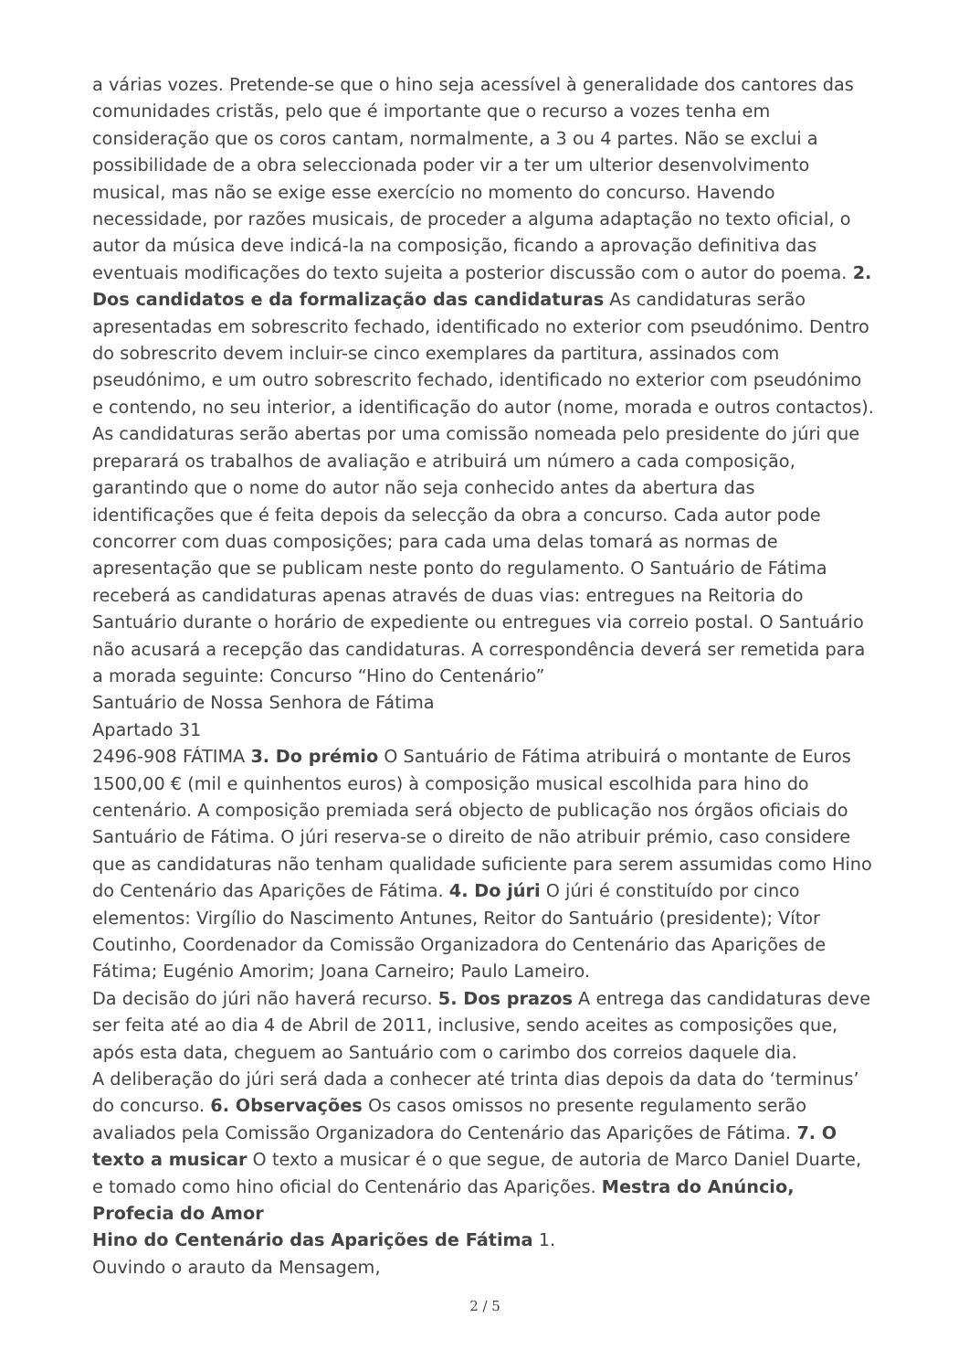a várias vozes. Pretende-se que o hino seja acessível à generalidade dos cantores das comunidades cristãs, pelo que é importante que o recurso a vozes tenha em consideração que os coros cantam, normalmente, a 3 ou 4 partes. Não se exclui a possibilidade de a obra seleccionada poder vir a ter um ulterior desenvolvimento musical, mas não se exige esse exercício no momento do concurso. Havendo necessidade, por razões musicais, de proceder a alguma adaptação no texto oficial, o autor da música deve indicá-la na composição, ficando a aprovação definitiva das eventuais modificações do texto sujeita a posterior discussão com o autor do poema. 2. Dos candidatos e da formalização das candidaturas As candidaturas serão apresentadas em sobrescrito fechado, identificado no exterior com pseudónimo. Dentro do sobrescrito devem incluir-se cinco exemplares da partitura, assinados com pseudónimo, e um outro sobrescrito fechado, identificado no exterior com pseudónimo e contendo, no seu interior, a identificação do autor (nome, morada e outros contactos). As candidaturas serão abertas por uma comissão nomeada pelo presidente do júri que preparará os trabalhos de avaliação e atribuirá um número a cada composição, garantindo que o nome do autor não seja conhecido antes da abertura das identificações que é feita depois da selecção da obra a concurso. Cada autor pode concorrer com duas composições; para cada uma delas tomará as normas de apresentação que se publicam neste ponto do regulamento. O Santuário de Fátima receberá as candidaturas apenas através de duas vias: entregues na Reitoria do Santuário durante o horário de expediente ou entregues via correio postal. O Santuário não acusará a recepção das candidaturas. A correspondência deverá ser remetida para a morada seguinte: Concurso “Hino do Centenário”
Santuário de Nossa Senhora de Fátima
Apartado 31
2496-908 FÁTIMA 3. Do prémio O Santuário de Fátima atribuirá o montante de Euros 1500,00 € (mil e quinhentos euros) à composição musical escolhida para hino do centenário. A composição premiada será objecto de publicação nos órgãos oficiais do Santuário de Fátima. O júri reserva-se o direito de não atribuir prémio, caso considere que as candidaturas não tenham qualidade suficiente para serem assumidas como Hino do Centenário das Aparições de Fátima. 4. Do júri O júri é constituído por cinco elementos: Virgílio do Nascimento Antunes, Reitor do Santuário (presidente); Vítor Coutinho, Coordenador da Comissão Organizadora do Centenário das Aparições de Fátima; Eugénio Amorim; Joana Carneiro; Paulo Lameiro.
Da decisão do júri não haverá recurso. 5. Dos prazos A entrega das candidaturas deve ser feita até ao dia 4 de Abril de 2011, inclusive, sendo aceites as composições que, após esta data, cheguem ao Santuário com o carimbo dos correios daquele dia.
A deliberação do júri será dada a conhecer até trinta dias depois da data do ‘terminus’ do concurso. 6. Observações Os casos omissos no presente regulamento serão avaliados pela Comissão Organizadora do Centenário das Aparições de Fátima. 7. O texto a musicar O texto a musicar é o que segue, de autoria de Marco Daniel Duarte, e tomado como hino oficial do Centenário das Aparições. Mestra do Anúncio, Profecia do Amor
Hino do Centenário das Aparições de Fátima 1.
Ouvindo o arauto da Mensagem,
2 / 5